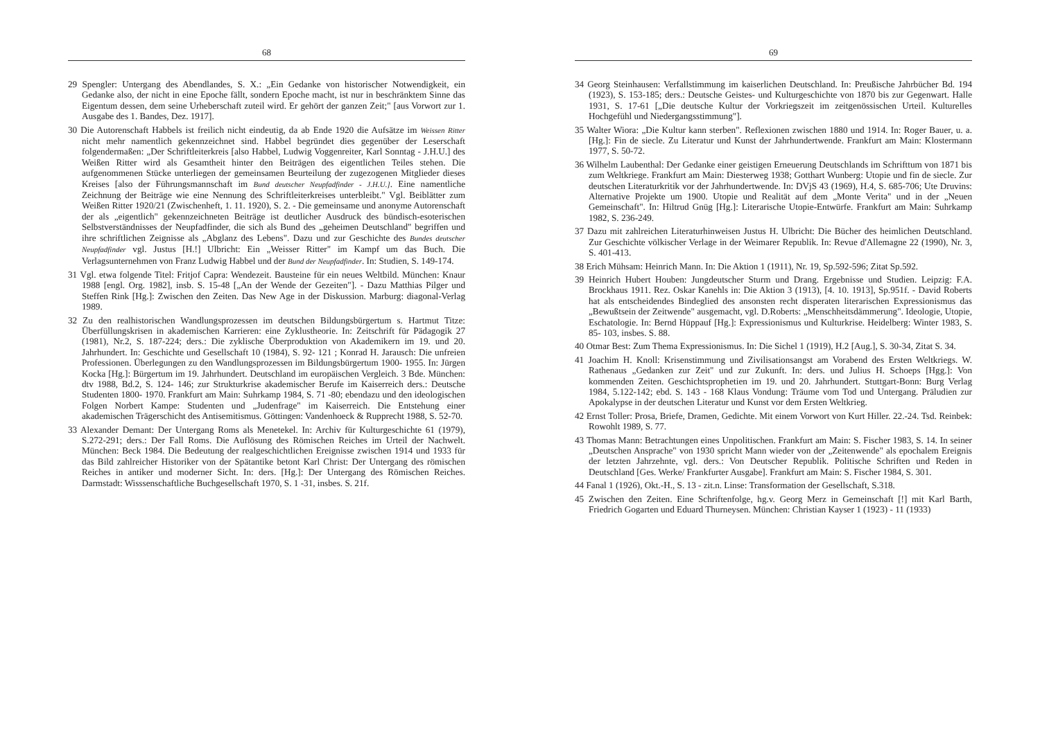68
29 Spengler: Untergang des Abendlandes, S. X.: „Ein Gedanke von historischer Notwendigkeit, ein Gedanke also, der nicht in eine Epoche fällt, sondern Epoche macht, ist nur in beschränktem Sinne das Eigentum dessen, dem seine Urheberschaft zuteil wird. Er gehört der ganzen Zeit;" [aus Vorwort zur 1. Ausgabe des 1. Bandes, Dez. 1917].
30 Die Autorenschaft Habbels ist freilich nicht eindeutig, da ab Ende 1920 die Aufsätze im Weissen Ritter nicht mehr namentlich gekennzeichnet sind. Habbel begründet dies gegenüber der Leserschaft folgendermaßen: „Der Schriftleiterkreis [also Habbel, Ludwig Voggenreiter, Karl Sonntag - J.H.U.] des Weißen Ritter wird als Gesamtheit hinter den Beiträgen des eigentlichen Teiles stehen. Die aufgenommenen Stücke unterliegen der gemeinsamen Beurteilung der zugezogenen Mitglieder dieses Kreises [also der Führungsmannschaft im Bund deutscher Neupfadfinder - J.H.U.]. Eine namentliche Zeichnung der Beiträge wie eine Nennung des Schriftleiterkreises unterbleibt." Vgl. Beiblätter zum Weißen Ritter 1920/21 (Zwischenheft, 1. 11. 1920), S. 2. - Die gemeinsame und anonyme Autorenschaft der als „eigentlich" gekennzeichneten Beiträge ist deutlicher Ausdruck des bündisch-esoterischen Selbstverständnisses der Neupfadfinder, die sich als Bund des „geheimen Deutschland" begriffen und ihre schriftlichen Zeignisse als „Abglanz des Lebens". Dazu und zur Geschichte des Bundes deutscher Neupfadfinder vgl. Justus [H.!] Ulbricht: Ein „Weisser Ritter" im Kampf um das Buch. Die Verlagsunternehmen von Franz Ludwig Habbel und der Bund der Neupfadfinder. In: Studien, S. 149-174.
31 Vgl. etwa folgende Titel: Fritjof Capra: Wendezeit. Bausteine für ein neues Weltbild. München: Knaur 1988 [engl. Org. 1982], insb. S. 15-48 [„An der Wende der Gezeiten"]. - Dazu Matthias Pilger und Steffen Rink [Hg.]: Zwischen den Zeiten. Das New Age in der Diskussion. Marburg: diagonal-Verlag 1989.
32 Zu den realhistorischen Wandlungsprozessen im deutschen Bildungsbürgertum s. Hartmut Titze: Überfüllungskrisen in akademischen Karrieren: eine Zyklustheorie. In: Zeitschrift für Pädagogik 27 (1981), Nr.2, S. 187-224; ders.: Die zyklische Überproduktion von Akademikern im 19. und 20. Jahrhundert. In: Geschichte und Gesellschaft 10 (1984), S. 92- 121 ; Konrad H. Jarausch: Die unfreien Professionen. Überlegungen zu den Wandlungsprozessen im Bildungsbürgertum 1900- 1955. In: Jürgen Kocka [Hg.]: Bürgertum im 19. Jahrhundert. Deutschland im europäischen Vergleich. 3 Bde. München: dtv 1988, Bd.2, S. 124- 146; zur Strukturkrise akademischer Berufe im Kaiserreich ders.: Deutsche Studenten 1800- 1970. Frankfurt am Main: Suhrkamp 1984, S. 71 -80; ebendazu und den ideologischen Folgen Norbert Kampe: Studenten und „Judenfrage" im Kaiserreich. Die Entstehung einer akademischen Trägerschicht des Antisemitismus. Göttingen: Vandenhoeck & Rupprecht 1988, S. 52-70.
33 Alexander Demant: Der Untergang Roms als Menetekel. In: Archiv für Kulturgeschichte 61 (1979), S.272-291; ders.: Der Fall Roms. Die Auflösung des Römischen Reiches im Urteil der Nachwelt. München: Beck 1984. Die Bedeutung der realgeschichtlichen Ereignisse zwischen 1914 und 1933 für das Bild zahlreicher Historiker von der Spätantike betont Karl Christ: Der Untergang des römischen Reiches in antiker und moderner Sicht. In: ders. [Hg.]: Der Untergang des Römischen Reiches. Darmstadt: Wisssenschaftliche Buchgesellschaft 1970, S. 1 -31, insbes. S. 21f.
69
34 Georg Steinhausen: Verfallstimmung im kaiserlichen Deutschland. In: Preußische Jahrbücher Bd. 194 (1923), S. 153-185; ders.: Deutsche Geistes- und Kulturgeschichte von 1870 bis zur Gegenwart. Halle 1931, S. 17-61 [„Die deutsche Kultur der Vorkriegszeit im zeitgenössischen Urteil. Kulturelles Hochgefühl und Niedergangsstimmung"].
35 Walter Wiora: „Die Kultur kann sterben". Reflexionen zwischen 1880 und 1914. In: Roger Bauer, u. a. [Hg.]: Fin de siecle. Zu Literatur und Kunst der Jahrhundertwende. Frankfurt am Main: Klostermann 1977, S. 50-72.
36 Wilhelm Laubenthal: Der Gedanke einer geistigen Erneuerung Deutschlands im Schrifttum von 1871 bis zum Weltkriege. Frankfurt am Main: Diesterweg 1938; Gotthart Wunberg: Utopie und fin de siecle. Zur deutschen Literaturkritik vor der Jahrhundertwende. In: DVjS 43 (1969), H.4, S. 685-706; Ute Druvins: Alternative Projekte um 1900. Utopie und Realität auf dem „Monte Verita" und in der „Neuen Gemeinschaft". In: Hiltrud Gnüg [Hg.]: Literarische Utopie-Entwürfe. Frankfurt am Main: Suhrkamp 1982, S. 236-249.
37 Dazu mit zahlreichen Literaturhinweisen Justus H. Ulbricht: Die Bücher des heimlichen Deutschland. Zur Geschichte völkischer Verlage in der Weimarer Republik. In: Revue d'Allemagne 22 (1990), Nr. 3, S. 401-413.
38 Erich Mühsam: Heinrich Mann. In: Die Aktion 1 (1911), Nr. 19, Sp.592-596; Zitat Sp.592.
39 Heinrich Hubert Houben: Jungdeutscher Sturm und Drang. Ergebnisse und Studien. Leipzig: F.A. Brockhaus 1911. Rez. Oskar Kanehls in: Die Aktion 3 (1913), [4. 10. 1913], Sp.951f. - David Roberts hat als entscheidendes Bindeglied des ansonsten recht disperaten literarischen Expressionismus das „Bewußtsein der Zeitwende" ausgemacht, vgl. D.Roberts: „Menschheitsdämmerung". Ideologie, Utopie, Eschatologie. In: Bernd Hüppauf [Hg.]: Expressionismus und Kulturkrise. Heidelberg: Winter 1983, S. 85- 103, insbes. S. 88.
40 Otmar Best: Zum Thema Expressionismus. In: Die Sichel 1 (1919), H.2 [Aug.], S. 30-34, Zitat S. 34.
41 Joachim H. Knoll: Krisenstimmung und Zivilisationsangst am Vorabend des Ersten Weltkriegs. W. Rathenaus „Gedanken zur Zeit" und zur Zukunft. In: ders. und Julius H. Schoeps [Hgg.]: Von kommenden Zeiten. Geschichtsprophetien im 19. und 20. Jahrhundert. Stuttgart-Bonn: Burg Verlag 1984, 5.122-142; ebd. S. 143 - 168 Klaus Vondung: Träume vom Tod und Untergang. Präludien zur Apokalypse in der deutschen Literatur und Kunst vor dem Ersten Weltkrieg.
42 Ernst Toller: Prosa, Briefe, Dramen, Gedichte. Mit einem Vorwort von Kurt Hiller. 22.-24. Tsd. Reinbek: Rowohlt 1989, S. 77.
43 Thomas Mann: Betrachtungen eines Unpolitischen. Frankfurt am Main: S. Fischer 1983, S. 14. In seiner „Deutschen Ansprache" von 1930 spricht Mann wieder von der „Zeitenwende" als epochalem Ereignis der letzten Jahrzehnte, vgl. ders.: Von Deutscher Republik. Politische Schriften und Reden in Deutschland [Ges. Werke/ Frankfurter Ausgabe]. Frankfurt am Main: S. Fischer 1984, S. 301.
44 Fanal 1 (1926), Okt.-H., S. 13 - zit.n. Linse: Transformation der Gesellschaft, S.318.
45 Zwischen den Zeiten. Eine Schriftenfolge, hg.v. Georg Merz in Gemeinschaft [!] mit Karl Barth, Friedrich Gogarten und Eduard Thurneysen. München: Christian Kayser 1 (1923) - 11 (1933)